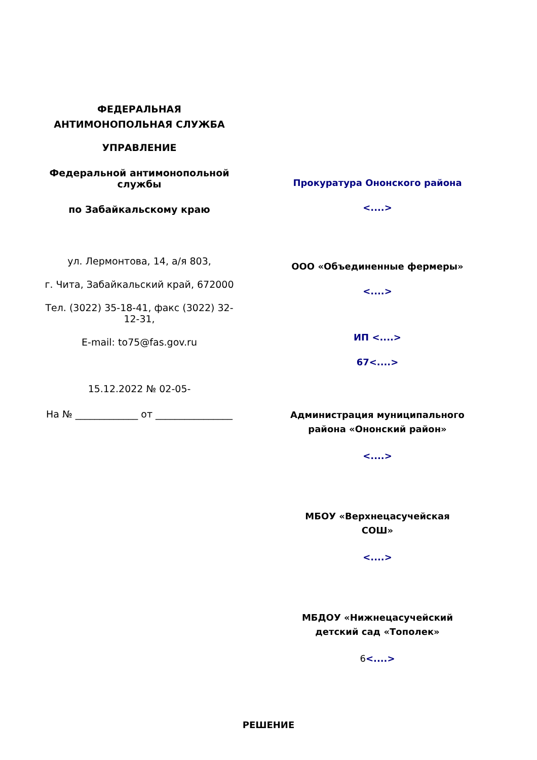ФЕДЕРАЛЬНАЯ
АНТИМОНОПОЛЬНАЯ СЛУЖБА
УПРАВЛЕНИЕ
Федеральной антимонопольной службы
по Забайкальскому краю
ул. Лермонтова, 14, а/я 803,
г. Чита, Забайкальский край, 672000
Тел. (3022) 35-18-41, факс (3022) 32-12-31,
E-mail: to75@fas.gov.ru
15.12.2022 № 02-05-
На № _____________ от ________________
Прокуратура Ононского района
<....>
ООО «Объединенные фермеры»
<....>
ИП <....>
67<....>
Администрация муниципального
района «Ононский район»
<....>
МБОУ «Верхнецасучейская
СОШ»
<....>
МБДОУ «Нижнецасучейский
детский сад «Тополек»
6<....>
РЕШЕНИЕ